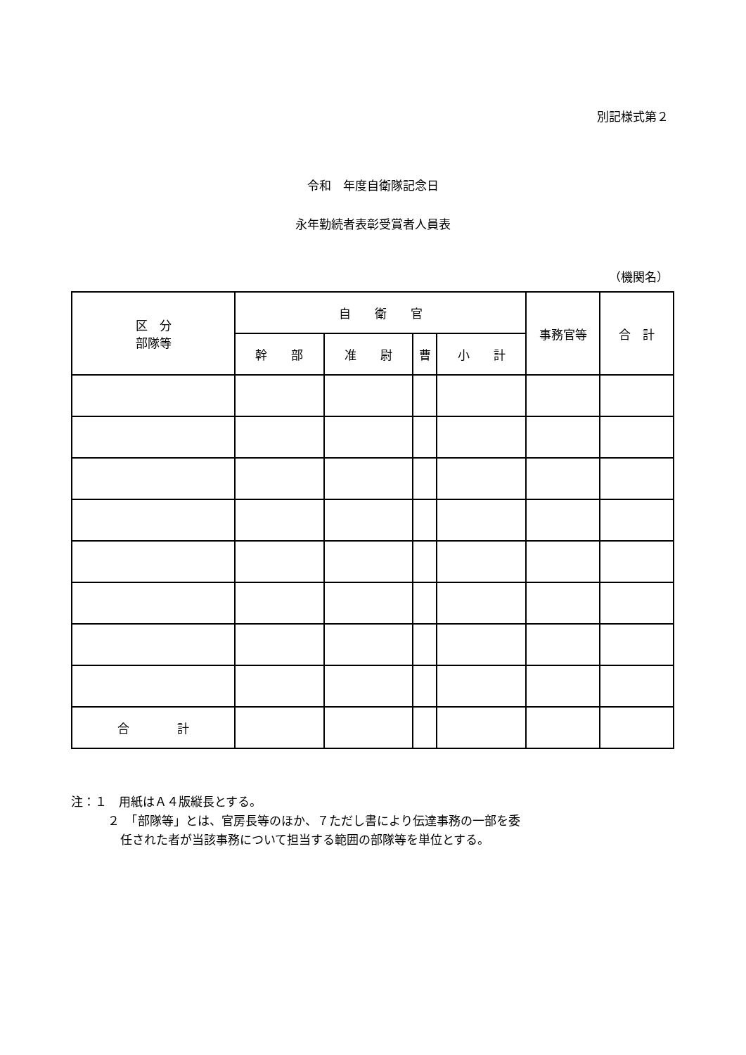別記様式第２
令和　年度自衛隊記念日
永年勤続者表彰受賞者人員表
（機関名）
| 区 分 部隊等 | 自 衛 官 | | | | 事務官等 | 合 計 |
| --- | --- | --- | --- | --- | --- | --- |
| | 幹 部 | 准 尉 | 曹 | 小 計 | | |
| 合 計 | | | | | | |
注：１　用紙はＡ４版縦長とする。
２　「部隊等」とは、官房長等のほか、７ただし書により伝達事務の一部を委
任された者が当該事務について担当する範囲の部隊等を単位とする。